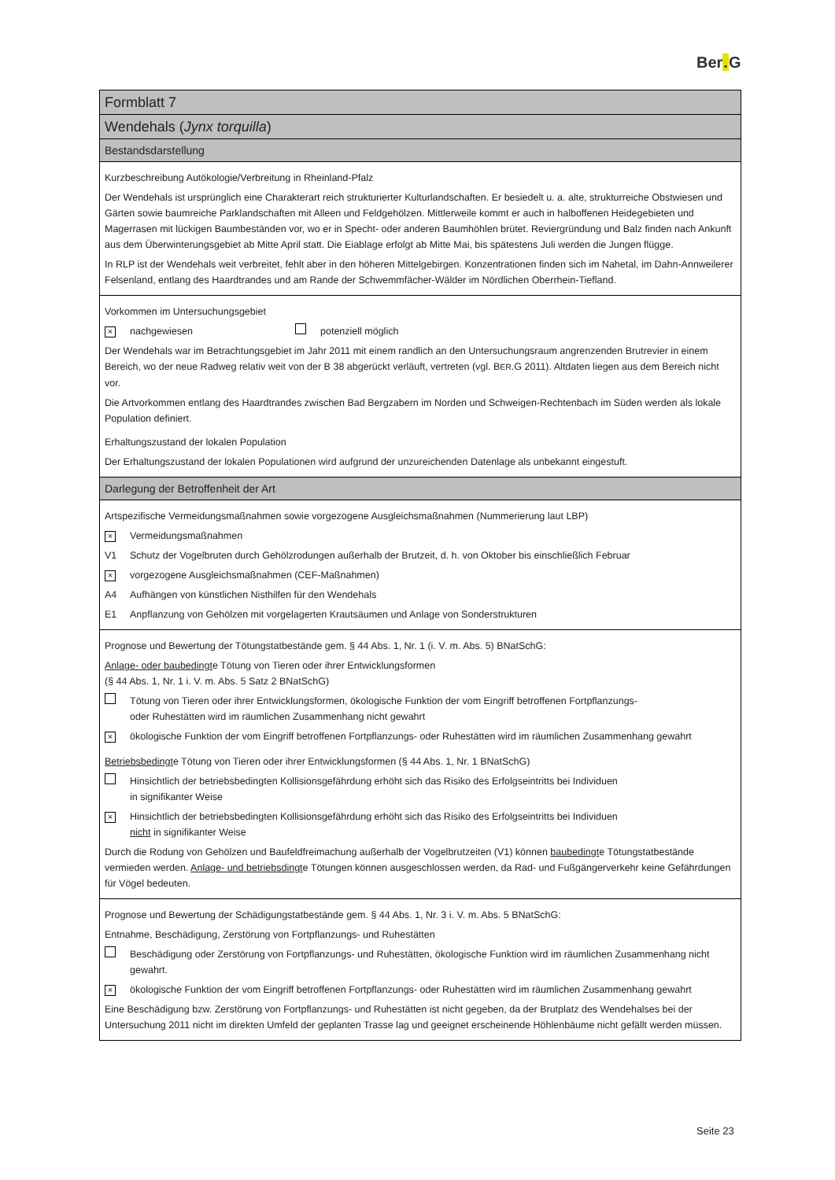Ber. G
Formblatt 7
Wendehals (Jynx torquilla)
Bestandsdarstellung
Kurzbeschreibung Autökologie/Verbreitung in Rheinland-Pfalz
Der Wendehals ist ursprünglich eine Charakterart reich strukturierter Kulturlandschaften. Er besiedelt u. a. alte, strukturreiche Obstwiesen und Gärten sowie baumreiche Parklandschaften mit Alleen und Feldgehölzen. Mittlerweile kommt er auch in halboffenen Heidegebieten und Magerrasen mit lückigen Baumbeständen vor, wo er in Specht- oder anderen Baumhöhlen brütet. Reviergründung und Balz finden nach Ankunft aus dem Überwinterungsgebiet ab Mitte April statt. Die Eiablage erfolgt ab Mitte Mai, bis spätestens Juli werden die Jungen flügge.
In RLP ist der Wendehals weit verbreitet, fehlt aber in den höheren Mittelgebirgen. Konzentrationen finden sich im Nahetal, im Dahn-Annweilerer Felsenland, entlang des Haardtrandes und am Rande der Schwemmfächer-Wälder im Nördlichen Oberrhein-Tiefland.
Vorkommen im Untersuchungsgebiet
× nachgewiesen potenziell möglich
Der Wendehals war im Betrachtungsgebiet im Jahr 2011 mit einem randlich an den Untersuchungsraum angrenzenden Brutrevier in einem Bereich, wo der neue Radweg relativ weit von der B 38 abgerückt verläuft, vertreten (vgl. BER.G 2011). Altdaten liegen aus dem Bereich nicht vor.
Die Artvorkommen entlang des Haardtrandes zwischen Bad Bergzabern im Norden und Schweigen-Rechtenbach im Süden werden als lokale Population definiert.
Erhaltungszustand der lokalen Population
Der Erhaltungszustand der lokalen Populationen wird aufgrund der unzureichenden Datenlage als unbekannt eingestuft.
Darlegung der Betroffenheit der Art
Artspezifische Vermeidungsmaßnahmen sowie vorgezogene Ausgleichsmaßnahmen (Nummerierung laut LBP)
× Vermeidungsmaßnahmen
V1 Schutz der Vogelbruten durch Gehölzrodungen außerhalb der Brutzeit, d. h. von Oktober bis einschließlich Februar
× vorgezogene Ausgleichsmaßnahmen (CEF-Maßnahmen)
A4 Aufhängen von künstlichen Nisthilfen für den Wendehals
E1 Anpflanzung von Gehölzen mit vorgelagerten Krautsäumen und Anlage von Sonderstrukturen
Prognose und Bewertung der Tötungstatbestände gem. § 44 Abs. 1, Nr. 1 (i. V. m. Abs. 5) BNatSchG:
Anlage- oder baubedingte Tötung von Tieren oder ihrer Entwicklungsformen
(§ 44 Abs. 1, Nr. 1 i. V. m. Abs. 5 Satz 2 BNatSchG)
Tötung von Tieren oder ihrer Entwicklungsformen, ökologische Funktion der vom Eingriff betroffenen Fortpflanzungs-
oder Ruhestätten wird im räumlichen Zusammenhang nicht gewahrt
× ökologische Funktion der vom Eingriff betroffenen Fortpflanzungs- oder Ruhestätten wird im räumlichen Zusammenhang gewahrt
Betriebsbedingte Tötung von Tieren oder ihrer Entwicklungsformen (§ 44 Abs. 1, Nr. 1 BNatSchG)
Hinsichtlich der betriebsbedingten Kollisionsgefährdung erhöht sich das Risiko des Erfolgseintritts bei Individuen
in signifikanter Weise
× Hinsichtlich der betriebsbedingten Kollisionsgefährdung erhöht sich das Risiko des Erfolgseintritts bei Individuen
nicht in signifikanter Weise
Durch die Rodung von Gehölzen und Baufeldfreimachung außerhalb der Vogelbrutzeiten (V1) können baubedingte Tötungstatbestände vermieden werden. Anlage- und betriebsdingte Tötungen können ausgeschlossen werden, da Rad- und Fußgängerverkehr keine Gefährdungen für Vögel bedeuten.
Prognose und Bewertung der Schädigungstatbestände gem. § 44 Abs. 1, Nr. 3 i. V. m. Abs. 5 BNatSchG:
Entnahme, Beschädigung, Zerstörung von Fortpflanzungs- und Ruhestätten
Beschädigung oder Zerstörung von Fortpflanzungs- und Ruhestätten, ökologische Funktion wird im räumlichen Zusammenhang nicht gewahrt.
× ökologische Funktion der vom Eingriff betroffenen Fortpflanzungs- oder Ruhestätten wird im räumlichen Zusammenhang gewahrt
Eine Beschädigung bzw. Zerstörung von Fortpflanzungs- und Ruhestätten ist nicht gegeben, da der Brutplatz des Wendehalses bei der Untersuchung 2011 nicht im direkten Umfeld der geplanten Trasse lag und geeignet erscheinende Höhlenbäume nicht gefällt werden müssen.
Seite 23